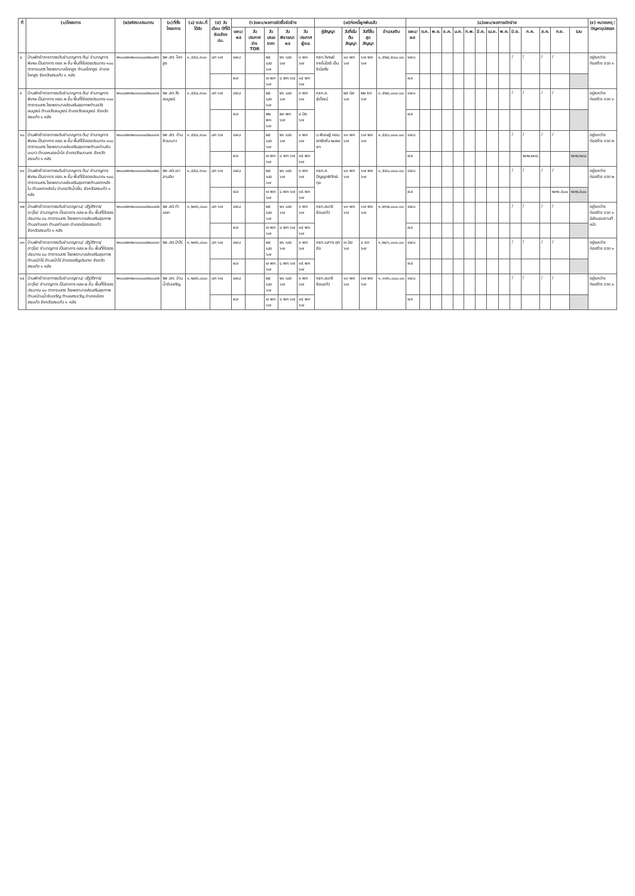| ที่ | (๑)โครงการ | (๒)รหัสงบประมาณ | (๓)ที่ตั้งโครงการ | (๔) งปม.ที่ได้รับ | (๕) วัน เดือน ปีที่ได้รับแจ้งงปม. | (๖)แผน/ผลการจัดซื้อจัดจ้าง | | | | | (๗)ก่อหนี้ผูกพันแล้ว | | | | (๘)แผน/ผลการเบิกจ่าย | | | | | | | | | | | | | | (๙) หมายเหตุ / ปัญหาอุปสรรค |
| --- | --- | --- | --- | --- | --- | --- | --- | --- | --- | --- | --- | --- | --- | --- | --- | --- | --- | --- | --- | --- | --- | --- | --- | --- | --- | --- | --- | --- | --- |
| | | | | | | แผน/ ผล | วันประกาศร่าง TOR | วันเสนอราคา | วันพิจารณาผล | วันประกาศผู้ชนะ | คู่สัญญา | วันที่เริ่มต้นสัญญา | วันที่สิ้นสุดสัญญา | จำนวนเงิน | แผน/ ผล | ต.ค. | พ.ย. | ธ.ค. | ม.ค. | ก.พ. | มี.ค. | เม.ย. | พ.ค. | มิ.ย. | ก.ค. | ส.ค. | ก.ย. | รวม | |
| ๘ | บ้านพักข้าราชการระดับชำนาญการ ต้น/ ชำนาญการพิเศษ เป็นอาคาร คสล.๒ ชั้น พื้นที่ใช้สอยประมาณ ๑๐๐ ตารางเมตร โรงพยาบาลโคกสูง ตำบลโคกสูง อำเภอโคกสูง จังหวัดสระแก้ว ๑ หลัง | ๒๑๐๐๒๑๒๐๑๐๐๐๔๒๐๐๒๖ | รพ.สต. โคกสูง | ๑,๕๕๔,๙๐๐ | มค ๖๗ | แผน | | ๒๕ เมย ๖๗ | ๒๖ เมย ๖๗ | ๓ พค ๖๗ | หจก.วิเศษย์ เทคโนโลยี เอ็นจิเนียริ่ง | ๑๓ พค ๖๗ | ๖๗ พย ๖๗ | ๑,๕๒๔,๕๐๐.๐๐ | แผน | | | | | | | | | / | / | / | / | | อยู่ระหว่างก่อสร้าง งวด ๑ |
| | | | | | | ผล | | ๗ พค ๖๗ | ๘ พค ๖๗ | ๑๕ พค ๖๗ | | | | | ผล | | | | | | | | | | | | | | |
| ๙ | บ้านพักข้าราชการระดับชำนาญการ ต้น/ ชำนาญการพิเศษ เป็นอาคาร คสล.๒ ชั้น พื้นที่ใช้สอยประมาณ ๑๐๐ ตารางเมตร โรงพยาบาลส่งเสริมสุขภาพตำบลวังสมบูรณ์ ตำบลวังสมบูรณ์ อำเภอวังสมบูรณ์ จังหวัดสระแก้ว ๑ หลัง | ๒๑๐๐๒๑๒๐๑๐๐๐๔๒๐๐๓๔ | รพ.สต.วังสมบูรณ์ | ๑,๕๕๔,๙๐๐ | มค ๖๗ | แผน | | ๒๕ เมย ๖๗ | ๒๖ เมย ๖๗ | ๓ พค ๖๗ | หจก.ส. รุ่งโรจน์ | ๒๕ มิย ๖๗ | ๒๒ ธค ๖๗ | ๑,๕๒๔,๐๐๐.๐๐ | แผน | | | | | | | | | / | / | / | / | | อยู่ระหว่างก่อสร้าง งวด ๑ |
| | | | | | | ผล | | ๒๒ พค ๖๗ | ๒๓ พค ๖๗ | ๔ มิย ๖๗ | | | | | ผล | | | | | | | | | | | | | | |
| ๑๐ | บ้านพักข้าราชการระดับชำนาญการ ต้น/ ชำนาญการพิเศษ เป็นอาคาร คสล.๒ ชั้น พื้นที่ใช้สอยประมาณ ๑๐๐ ตารางเมตร โรงพยาบาลส่งเสริมสุขภาพตำบลบ้านซับมะนาว ตำบลหนองน้ำใส อำเภอวัฒนานคร จังหวัดสระแก้ว ๑ หลัง | ๒๑๐๐๒๑๒๐๑๐๐๐๔๒๐๐๓๑ | รพ.สต. บ้านซับมะนาว | ๑,๕๕๔,๙๐๐ | มค ๖๗ | แผน | | ๒๕ เมย ๖๗ | ๒๖ เมย ๖๗ | ๓ พค ๖๗ | บ.พิเชษฐ์ คอนสตรัคชั่น ๒๐๒๑ จก | ๑๓ พค ๖๗ | ๖๗ พย ๖๗ | ๑,๕๕๐,๐๐๐.๐๐ | แผน | | | | | | | | | / | / | / | / | | อยู่ระหว่างก่อสร้าง งวด ๒ |
| | | | | | | ผล | | ๗ พค ๖๗ | ๘ พค ๖๗ | ๑๕ พค ๖๗ | | | | | ผล | | | | | | | | | | ๒๓๒,๒๓๔ | | | ๒๓๒,๒๓๔ | |
| ๑๑ | บ้านพักข้าราชการระดับชำนาญการ ต้น/ ชำนาญการพิเศษ เป็นอาคาร คสล.๒ ชั้น พื้นที่ใช้สอยประมาณ ๑๐๐ ตารางเมตร โรงพยาบาลส่งเสริมสุขภาพตำบลตาหลังใน ตำบลตาหลังใน อำเภอวังน้ำเย็น จังหวัดสระแก้ว ๑ หลัง | ๒๑๐๐๒๑๒๐๑๐๐๐๔๒๐๐๒๘ | รพ.สต.เขาสามสิบ | ๑,๕๕๔,๙๐๐ | มค ๖๗ | แผน | | ๒๕ เมย ๖๗ | ๒๖ เมย ๖๗ | ๓ พค ๖๗ | หจก.ส. ปัญญาพิทักษ์กุล | ๑๓ พค ๖๗ | ๖๗ พย ๖๗ | ๑,๕๕๐,๐๐๐.๐๐ | แผน | | | | | | | | | / | / | / | / | | อยู่ระหว่างก่อสร้าง งวด ๒ |
| | | | | | | ผล | | ๗ พค ๖๗ | ๘ พค ๖๗ | ๑๕ พค ๖๗ | | | | | ผล | | | | | | | | | | | | ๒๓๒,๕๐๐ | ๒๓๒,๕๐๐ | |
| ๑๒ | บ้านพักข้าราชการระดับชำนาญงาน/ ปฏิบัติการ/ อาวุโส/ ชำนาญการ เป็นอาคาร คสล.๒ ชั้น พื้นที่ใช้สอยประมาณ ๘๐ ตารางเมตร โรงพยาบาลส่งเสริมสุขภาพตำบลท่าแยก ตำบลท่าแยก อำเภอเมืองสระแก้ว จังหวัดสระแก้ว ๑ หลัง | ๒๑๐๐๒๑๒๐๑๐๐๐๔๒๐๐๔๒ | รพ.สต.ท่าแยก | ๑,๒๗๖,๘๐๐ | มค ๖๗ | แผน | | ๒๕ เมย ๖๗ | ๒๖ เมย ๖๗ | ๓ พค ๖๗ | หจก.สมาธิ ซ้อมแก้ว | ๑๓ พค ๖๗ | ๖๗ พย ๖๗ | ๑,๒๖๒,๐๐๐.๐๐ | แผน | | | | | | | | | / | / | / | / | | อยู่ระหว่างก่อสร้าง งวด ๑ มีส่งมอบงานที่หน้า |
| | | | | | | ผล | | ๗ พค ๖๗ | ๘ พค ๖๗ | ๑๕ พค ๖๗ | | | | | ผล | | | | | | | | | | | | | | |
| ๑๓ | บ้านพักข้าราชการระดับชำนาญงาน/ ปฏิบัติการ/ อาวุโส/ ชำนาญการ เป็นอาคาร คสล.๒ ชั้น พื้นที่ใช้สอยประมาณ ๘๐ ตารางเมตร โรงพยาบาลส่งเสริมสุขภาพตำบลป่าไร่ ตำบลป่าไร่ อำเภออรัญประเทศ จังหวัดสระแก้ว ๑ หลัง | ๒๑๐๐๒๑๒๐๑๐๐๐๔๒๐๐๓๓ | รพ.สต.ป่าไร่ | ๑,๒๗๖,๘๐๐ | มค ๖๗ | แผน | | ๒๕ เมย ๖๗ | ๒๖ เมย ๖๗ | ๓ พค ๖๗ | หจก.เนการ ศุภชัย | ๗ มิย ๖๗ | ๔ ธค ๖๗ | ๑,๒๔๖,๐๐๐.๐๐ | แผน | | | | | | | | | / | / | / | / | | อยู่ระหว่างก่อสร้าง งวด ๑ |
| | | | | | | ผล | | ๗ พค ๖๗ | ๘ พค ๖๗ | ๑๕ พค ๖๗ | | | | | ผล | | | | | | | | | | | | | | |
| ๑๔ | บ้านพักข้าราชการระดับชำนาญงาน/ ปฏิบัติการ/ อาวุโส/ ชำนาญการ เป็นอาคาร คสล.๒ ชั้น พื้นที่ใช้สอยประมาณ ๘๐ ตารางเมตร โรงพยาบาลส่งเสริมสุขภาพตำบลบ้านน้ำซับเจริญ ตำบลสระขวัญ อำเภอเมืองสระแก้ว จังหวัดสระแก้ว ๑ หลัง | ๒๑๐๐๒๑๒๐๑๐๐๐๔๒๐๐๔๒ | รพ.สต. บ้านน้ำซับเจริญ | ๑,๒๗๖,๘๐๐ | มค ๖๗ | แผน | | ๒๕ เมย ๖๗ | ๒๖ เมย ๖๗ | ๓ พค ๖๗ | หจก.สมาธิ ซ้อมแก้ว | ๑๓ พค ๖๗ | ๖๗ พย ๖๗ | ๑,๑๗๖,๐๐๐.๐๐ | แผน | | | | | | | | | / | / | / | / | | อยู่ระหว่างก่อสร้าง งวด ๑ |
| | | | | | | ผล | | ๗ พค ๖๗ | ๘ พค ๖๗ | ๑๕ พค ๖๗ | | | | | ผล | | | | | | | | | | | | | | |